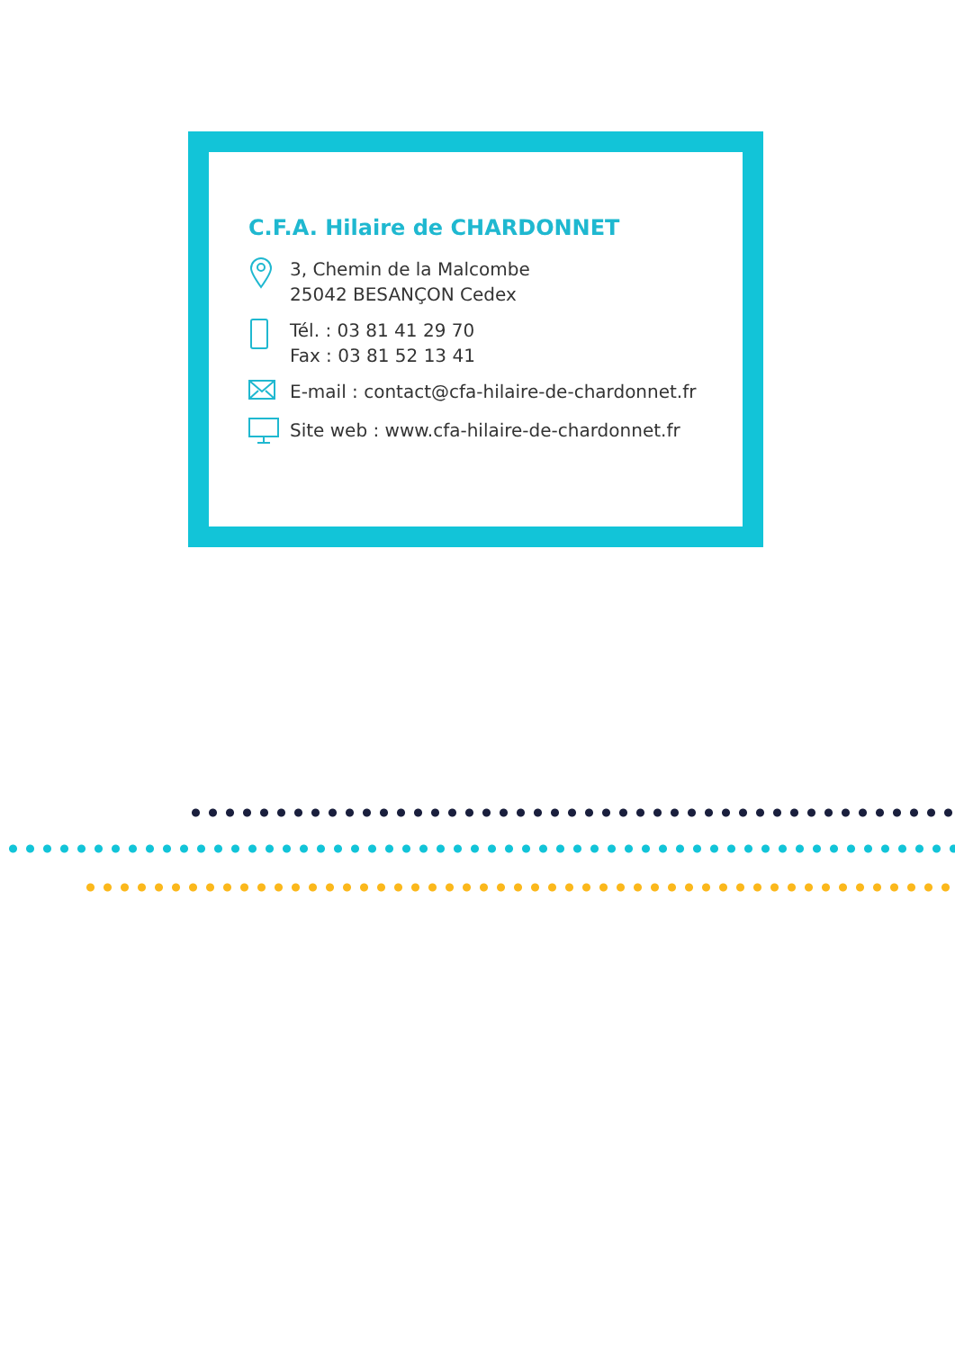C.F.A. Hilaire de CHARDONNET
3, Chemin de la Malcombe
25042 BESANÇON Cedex
Tél. : 03 81 41 29 70
Fax : 03 81 52 13 41
E-mail : contact@cfa-hilaire-de-chardonnet.fr
Site web : www.cfa-hilaire-de-chardonnet.fr